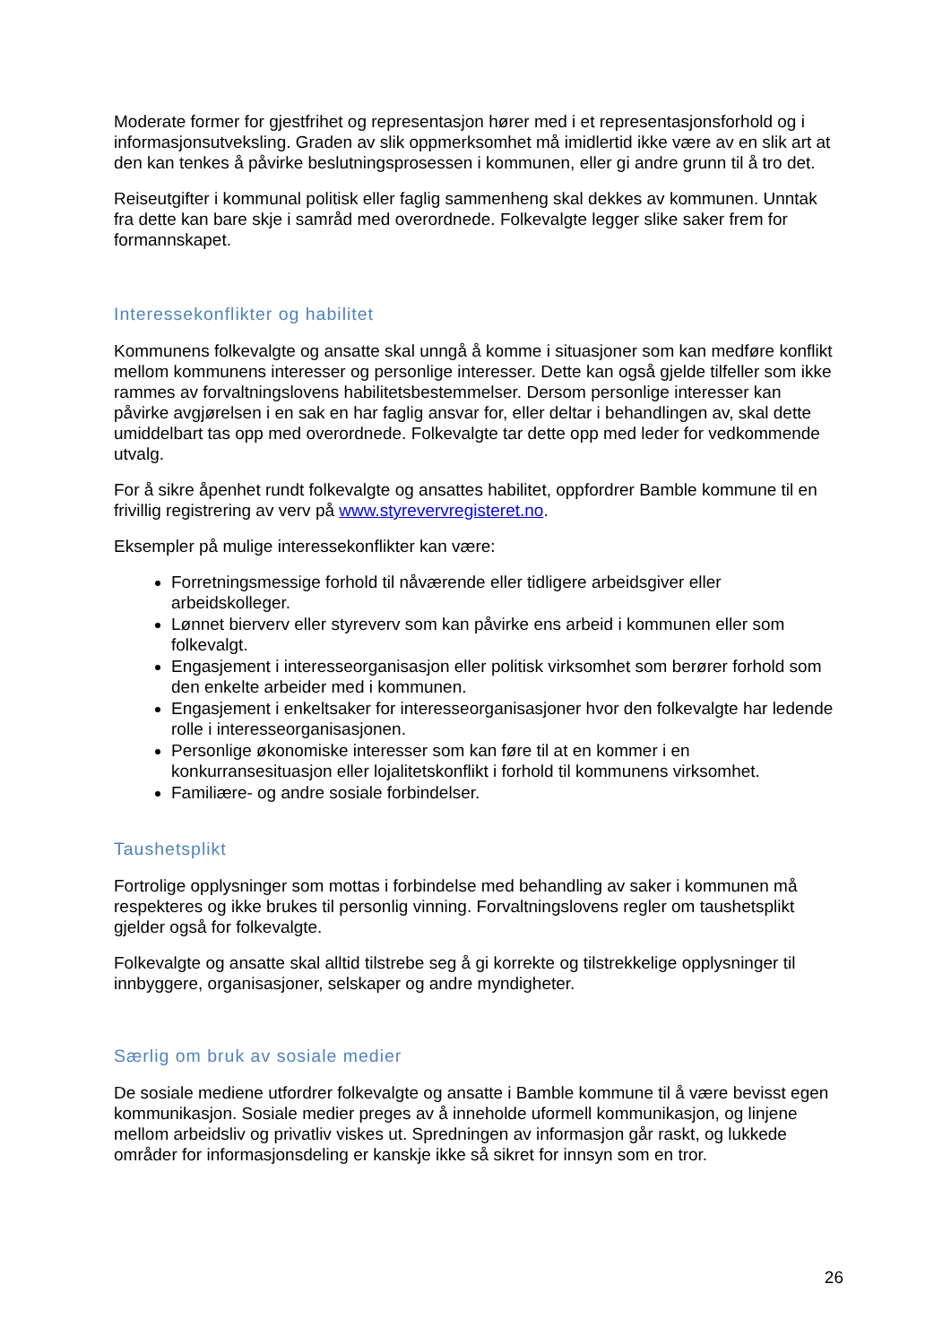Moderate former for gjestfrihet og representasjon hører med i et representasjonsforhold og i informasjonsutveksling. Graden av slik oppmerksomhet må imidlertid ikke være av en slik art at den kan tenkes å påvirke beslutningsprosessen i kommunen, eller gi andre grunn til å tro det.
Reiseutgifter i kommunal politisk eller faglig sammenheng skal dekkes av kommunen. Unntak fra dette kan bare skje i samråd med overordnede. Folkevalgte legger slike saker frem for formannskapet.
Interessekonflikter og habilitet
Kommunens folkevalgte og ansatte skal unngå å komme i situasjoner som kan medføre konflikt mellom kommunens interesser og personlige interesser. Dette kan også gjelde tilfeller som ikke rammes av forvaltningslovens habilitetsbestemmelser. Dersom personlige interesser kan påvirke avgjørelsen i en sak en har faglig ansvar for, eller deltar i behandlingen av, skal dette umiddelbart tas opp med overordnede. Folkevalgte tar dette opp med leder for vedkommende utvalg.
For å sikre åpenhet rundt folkevalgte og ansattes habilitet, oppfordrer Bamble kommune til en frivillig registrering av verv på www.styrevervregisteret.no.
Eksempler på mulige interessekonflikter kan være:
Forretningsmessige forhold til nåværende eller tidligere arbeidsgiver eller arbeidskolleger.
Lønnet bierverv eller styreverv som kan påvirke ens arbeid i kommunen eller som folkevalgt.
Engasjement i interesseorganisasjon eller politisk virksomhet som berører forhold som den enkelte arbeider med i kommunen.
Engasjement i enkeltsaker for interesseorganisasjoner hvor den folkevalgte har ledende rolle i interesseorganisasjonen.
Personlige økonomiske interesser som kan føre til at en kommer i en konkurransesituasjon eller lojalitetskonflikt i forhold til kommunens virksomhet.
Familiære- og andre sosiale forbindelser.
Taushetsplikt
Fortrolige opplysninger som mottas i forbindelse med behandling av saker i kommunen må respekteres og ikke brukes til personlig vinning. Forvaltningslovens regler om taushetsplikt gjelder også for folkevalgte.
Folkevalgte og ansatte skal alltid tilstrebe seg å gi korrekte og tilstrekkelige opplysninger til innbyggere, organisasjoner, selskaper og andre myndigheter.
Særlig om bruk av sosiale medier
De sosiale mediene utfordrer folkevalgte og ansatte i Bamble kommune til å være bevisst egen kommunikasjon. Sosiale medier preges av å inneholde uformell kommunikasjon, og linjene mellom arbeidsliv og privatliv viskes ut. Spredningen av informasjon går raskt, og lukkede områder for informasjonsdeling er kanskje ikke så sikret for innsyn som en tror.
26